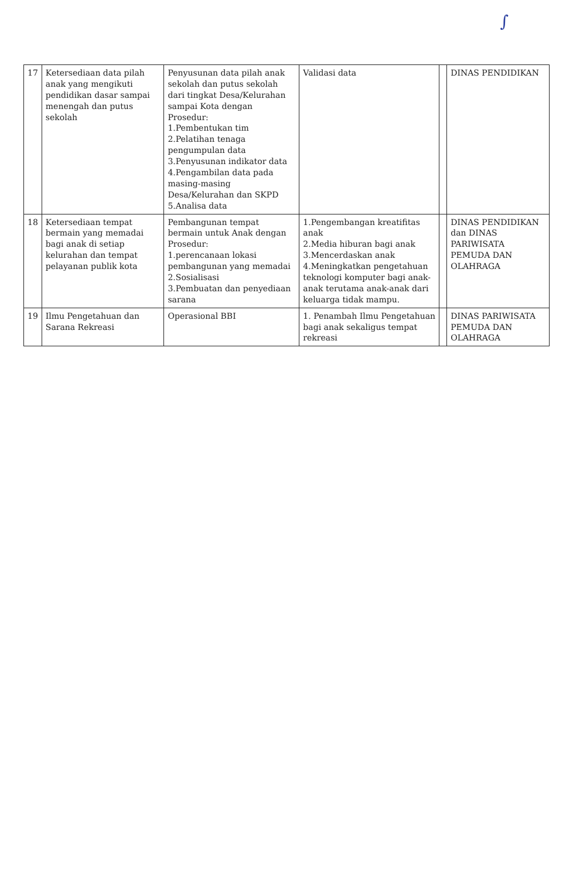∫
| 17 | Ketersediaan data pilah anak yang mengikuti pendidikan dasar sampai menengah dan putus sekolah | Penyusunan data pilah anak sekolah dan putus sekolah dari tingkat Desa/Kelurahan sampai Kota dengan Prosedur: 1.Pembentukan tim 2.Pelatihan tenaga pengumpulan data 3.Penyusunan indikator data 4.Pengambilan data pada masing-masing Desa/Kelurahan dan SKPD 5.Analisa data | Validasi data | | DINAS PENDIDIKAN |
| 18 | Ketersediaan tempat bermain yang memadai bagi anak di setiap kelurahan dan tempat pelayanan publik kota | Pembangunan tempat bermain untuk Anak dengan Prosedur: 1.perencanaan lokasi pembangunan yang memadai 2.Sosialisasi 3.Pembuatan dan penyediaan sarana | 1.Pengembangan kreatifitas anak 2.Media hiburan bagi anak 3.Mencerdaskan anak 4.Meningkatkan pengetahuan teknologi komputer bagi anak-anak terutama anak-anak dari keluarga tidak mampu. | | DINAS PENDIDIKAN dan DINAS PARIWISATA PEMUDA DAN OLAHRAGA |
| 19 | Ilmu Pengetahuan dan Sarana Rekreasi | Operasional BBI | 1. Penambah Ilmu Pengetahuan bagi anak sekaligus tempat rekreasi | | DINAS PARIWISATA PEMUDA DAN OLAHRAGA |